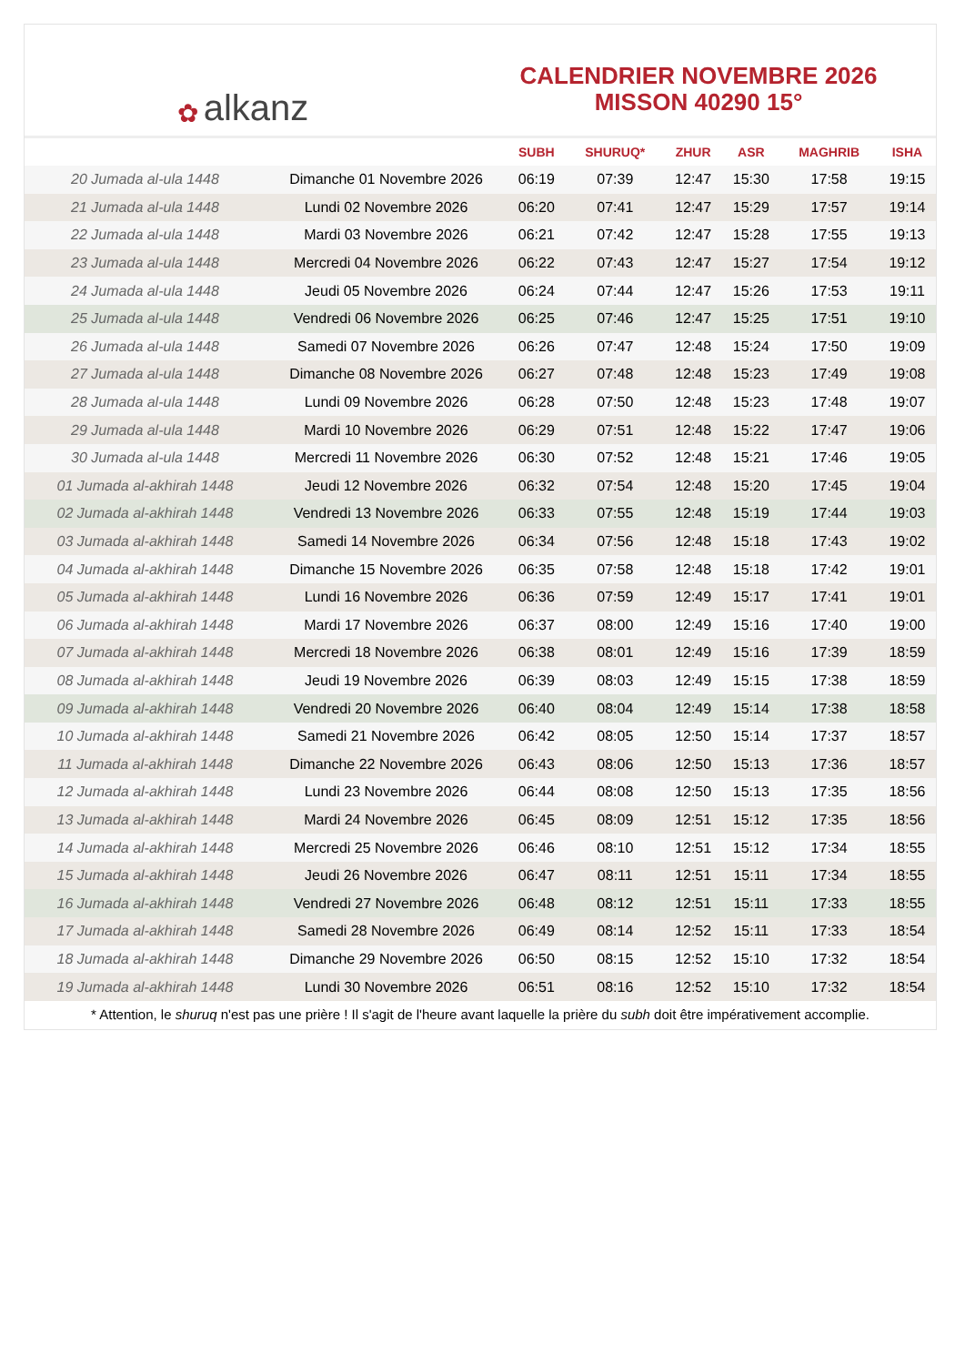✿ alkanz
CALENDRIER NOVEMBRE 2026
MISSON 40290 15°
| | | SUBH | SHURUQ* | ZHUR | ASR | MAGHRIB | ISHA |
| --- | --- | --- | --- | --- | --- | --- | --- |
| 20 Jumada al-ula 1448 | Dimanche 01 Novembre 2026 | 06:19 | 07:39 | 12:47 | 15:30 | 17:58 | 19:15 |
| 21 Jumada al-ula 1448 | Lundi 02 Novembre 2026 | 06:20 | 07:41 | 12:47 | 15:29 | 17:57 | 19:14 |
| 22 Jumada al-ula 1448 | Mardi 03 Novembre 2026 | 06:21 | 07:42 | 12:47 | 15:28 | 17:55 | 19:13 |
| 23 Jumada al-ula 1448 | Mercredi 04 Novembre 2026 | 06:22 | 07:43 | 12:47 | 15:27 | 17:54 | 19:12 |
| 24 Jumada al-ula 1448 | Jeudi 05 Novembre 2026 | 06:24 | 07:44 | 12:47 | 15:26 | 17:53 | 19:11 |
| 25 Jumada al-ula 1448 | Vendredi 06 Novembre 2026 | 06:25 | 07:46 | 12:47 | 15:25 | 17:51 | 19:10 |
| 26 Jumada al-ula 1448 | Samedi 07 Novembre 2026 | 06:26 | 07:47 | 12:48 | 15:24 | 17:50 | 19:09 |
| 27 Jumada al-ula 1448 | Dimanche 08 Novembre 2026 | 06:27 | 07:48 | 12:48 | 15:23 | 17:49 | 19:08 |
| 28 Jumada al-ula 1448 | Lundi 09 Novembre 2026 | 06:28 | 07:50 | 12:48 | 15:23 | 17:48 | 19:07 |
| 29 Jumada al-ula 1448 | Mardi 10 Novembre 2026 | 06:29 | 07:51 | 12:48 | 15:22 | 17:47 | 19:06 |
| 30 Jumada al-ula 1448 | Mercredi 11 Novembre 2026 | 06:30 | 07:52 | 12:48 | 15:21 | 17:46 | 19:05 |
| 01 Jumada al-akhirah 1448 | Jeudi 12 Novembre 2026 | 06:32 | 07:54 | 12:48 | 15:20 | 17:45 | 19:04 |
| 02 Jumada al-akhirah 1448 | Vendredi 13 Novembre 2026 | 06:33 | 07:55 | 12:48 | 15:19 | 17:44 | 19:03 |
| 03 Jumada al-akhirah 1448 | Samedi 14 Novembre 2026 | 06:34 | 07:56 | 12:48 | 15:18 | 17:43 | 19:02 |
| 04 Jumada al-akhirah 1448 | Dimanche 15 Novembre 2026 | 06:35 | 07:58 | 12:48 | 15:18 | 17:42 | 19:01 |
| 05 Jumada al-akhirah 1448 | Lundi 16 Novembre 2026 | 06:36 | 07:59 | 12:49 | 15:17 | 17:41 | 19:01 |
| 06 Jumada al-akhirah 1448 | Mardi 17 Novembre 2026 | 06:37 | 08:00 | 12:49 | 15:16 | 17:40 | 19:00 |
| 07 Jumada al-akhirah 1448 | Mercredi 18 Novembre 2026 | 06:38 | 08:01 | 12:49 | 15:16 | 17:39 | 18:59 |
| 08 Jumada al-akhirah 1448 | Jeudi 19 Novembre 2026 | 06:39 | 08:03 | 12:49 | 15:15 | 17:38 | 18:59 |
| 09 Jumada al-akhirah 1448 | Vendredi 20 Novembre 2026 | 06:40 | 08:04 | 12:49 | 15:14 | 17:38 | 18:58 |
| 10 Jumada al-akhirah 1448 | Samedi 21 Novembre 2026 | 06:42 | 08:05 | 12:50 | 15:14 | 17:37 | 18:57 |
| 11 Jumada al-akhirah 1448 | Dimanche 22 Novembre 2026 | 06:43 | 08:06 | 12:50 | 15:13 | 17:36 | 18:57 |
| 12 Jumada al-akhirah 1448 | Lundi 23 Novembre 2026 | 06:44 | 08:08 | 12:50 | 15:13 | 17:35 | 18:56 |
| 13 Jumada al-akhirah 1448 | Mardi 24 Novembre 2026 | 06:45 | 08:09 | 12:51 | 15:12 | 17:35 | 18:56 |
| 14 Jumada al-akhirah 1448 | Mercredi 25 Novembre 2026 | 06:46 | 08:10 | 12:51 | 15:12 | 17:34 | 18:55 |
| 15 Jumada al-akhirah 1448 | Jeudi 26 Novembre 2026 | 06:47 | 08:11 | 12:51 | 15:11 | 17:34 | 18:55 |
| 16 Jumada al-akhirah 1448 | Vendredi 27 Novembre 2026 | 06:48 | 08:12 | 12:51 | 15:11 | 17:33 | 18:55 |
| 17 Jumada al-akhirah 1448 | Samedi 28 Novembre 2026 | 06:49 | 08:14 | 12:52 | 15:11 | 17:33 | 18:54 |
| 18 Jumada al-akhirah 1448 | Dimanche 29 Novembre 2026 | 06:50 | 08:15 | 12:52 | 15:10 | 17:32 | 18:54 |
| 19 Jumada al-akhirah 1448 | Lundi 30 Novembre 2026 | 06:51 | 08:16 | 12:52 | 15:10 | 17:32 | 18:54 |
* Attention, le shuruq n'est pas une prière ! Il s'agit de l'heure avant laquelle la prière du subh doit être impérativement accomplie.